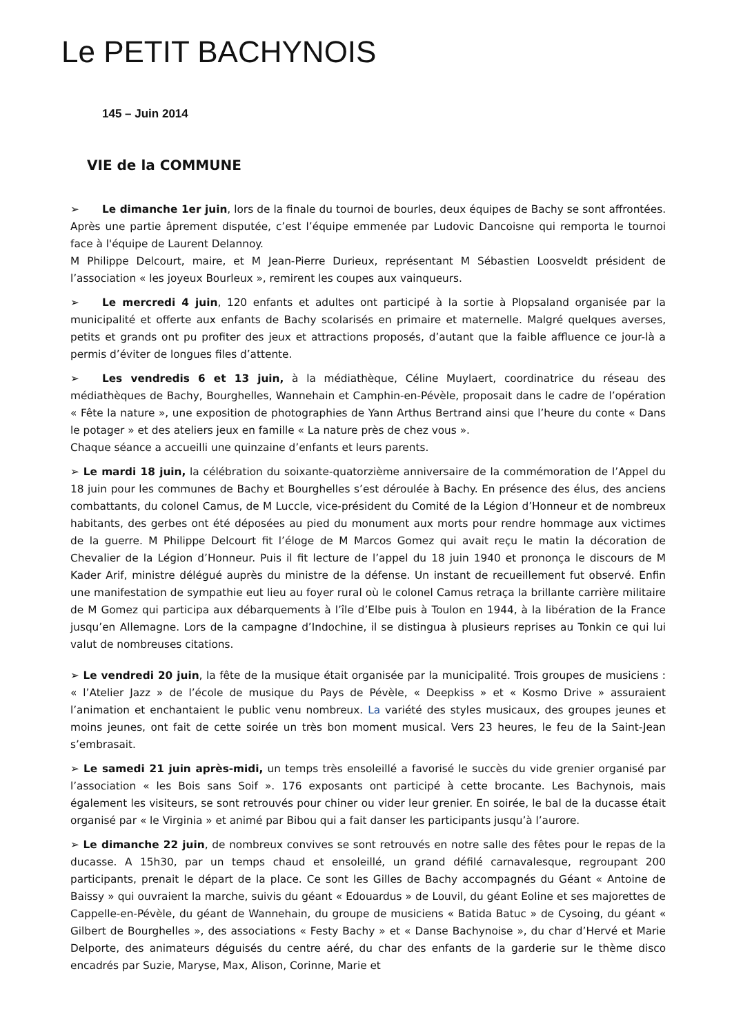Le PETIT BACHYNOIS
145 – Juin 2014
VIE de la COMMUNE
➢ Le dimanche 1er juin, lors de la finale du tournoi de bourles, deux équipes de Bachy se sont affrontées. Après une partie âprement disputée, c’est l’équipe emmenée par Ludovic Dancoisne qui remporta le tournoi face à l'équipe de Laurent Delannoy.
M Philippe Delcourt, maire, et M Jean-Pierre Durieux, représentant M Sébastien Loosveldt président de l’association « les joyeux Bourleux », remirent les coupes aux vainqueurs.
➢ Le mercredi 4 juin, 120 enfants et adultes ont participé à la sortie à Plopsaland organisée par la municipalité et offerte aux enfants de Bachy scolarisés en primaire et maternelle. Malgré quelques averses, petits et grands ont pu profiter des jeux et attractions proposés, d’autant que la faible affluence ce jour-là a permis d’éviter de longues files d’attente.
➢ Les vendredis 6 et 13 juin, à la médiathèque, Céline Muylaert, coordinatrice du réseau des médiathèques de Bachy, Bourghelles, Wannehain et Camphin-en-Pévèle, proposait dans le cadre de l’opération « Fête la nature », une exposition de photographies de Yann Arthus Bertrand ainsi que l’heure du conte « Dans le potager » et des ateliers jeux en famille « La nature près de chez vous ».
Chaque séance a accueilli une quinzaine d’enfants et leurs parents.
➢ Le mardi 18 juin, la célébration du soixante-quatorzième anniversaire de la commémoration de l’Appel du 18 juin pour les communes de Bachy et Bourghelles s’est déroulée à Bachy. En présence des élus, des anciens combattants, du colonel Camus, de M Luccle, vice-président du Comité de la Légion d’Honneur et de nombreux habitants, des gerbes ont été déposées au pied du monument aux morts pour rendre hommage aux victimes de la guerre. M Philippe Delcourt fit l’éloge de M Marcos Gomez qui avait reçu le matin la décoration de Chevalier de la Légion d’Honneur. Puis il fit lecture de l’appel du 18 juin 1940 et prononça le discours de M Kader Arif, ministre délégué auprès du ministre de la défense. Un instant de recueillement fut observé. Enfin une manifestation de sympathie eut lieu au foyer rural où le colonel Camus retraça la brillante carrière militaire de M Gomez qui participa aux débarquements à l’île d’Elbe puis à Toulon en 1944, à la libération de la France jusqu’en Allemagne. Lors de la campagne d’Indochine, il se distingua à plusieurs reprises au Tonkin ce qui lui valut de nombreuses citations.
➢ Le vendredi 20 juin, la fête de la musique était organisée par la municipalité. Trois groupes de musiciens : « l’Atelier Jazz » de l’école de musique du Pays de Pévèle, « Deepkiss » et « Kosmo Drive » assuraient l’animation et enchantaient le public venu nombreux. La variété des styles musicaux, des groupes jeunes et moins jeunes, ont fait de cette soirée un très bon moment musical. Vers 23 heures, le feu de la Saint-Jean s’embrasait.
➢ Le samedi 21 juin après-midi, un temps très ensoleillé a favorisé le succès du vide grenier organisé par l’association « les Bois sans Soif ». 176 exposants ont participé à cette brocante. Les Bachynois, mais également les visiteurs, se sont retrouvés pour chiner ou vider leur grenier. En soirée, le bal de la ducasse était organisé par « le Virginia » et animé par Bibou qui a fait danser les participants jusqu’à l’aurore.
➢ Le dimanche 22 juin, de nombreux convives se sont retrouvés en notre salle des fêtes pour le repas de la ducasse. A 15h30, par un temps chaud et ensoleillé, un grand défilé carnavalesque, regroupant 200 participants, prenait le départ de la place. Ce sont les Gilles de Bachy accompagnés du Géant « Antoine de Baissy » qui ouvraient la marche, suivis du géant « Edouardus » de Louvil, du géant Eoline et ses majorettes de Cappelle-en-Pévèle, du géant de Wannehain, du groupe de musiciens « Batida Batuc » de Cysoing, du géant « Gilbert de Bourghelles », des associations « Festy Bachy » et « Danse Bachynoise », du char d’Hervé et Marie Delporte, des animateurs déguisés du centre aéré, du char des enfants de la garderie sur le thème disco encadrés par Suzie, Maryse, Max, Alison, Corinne, Marie et